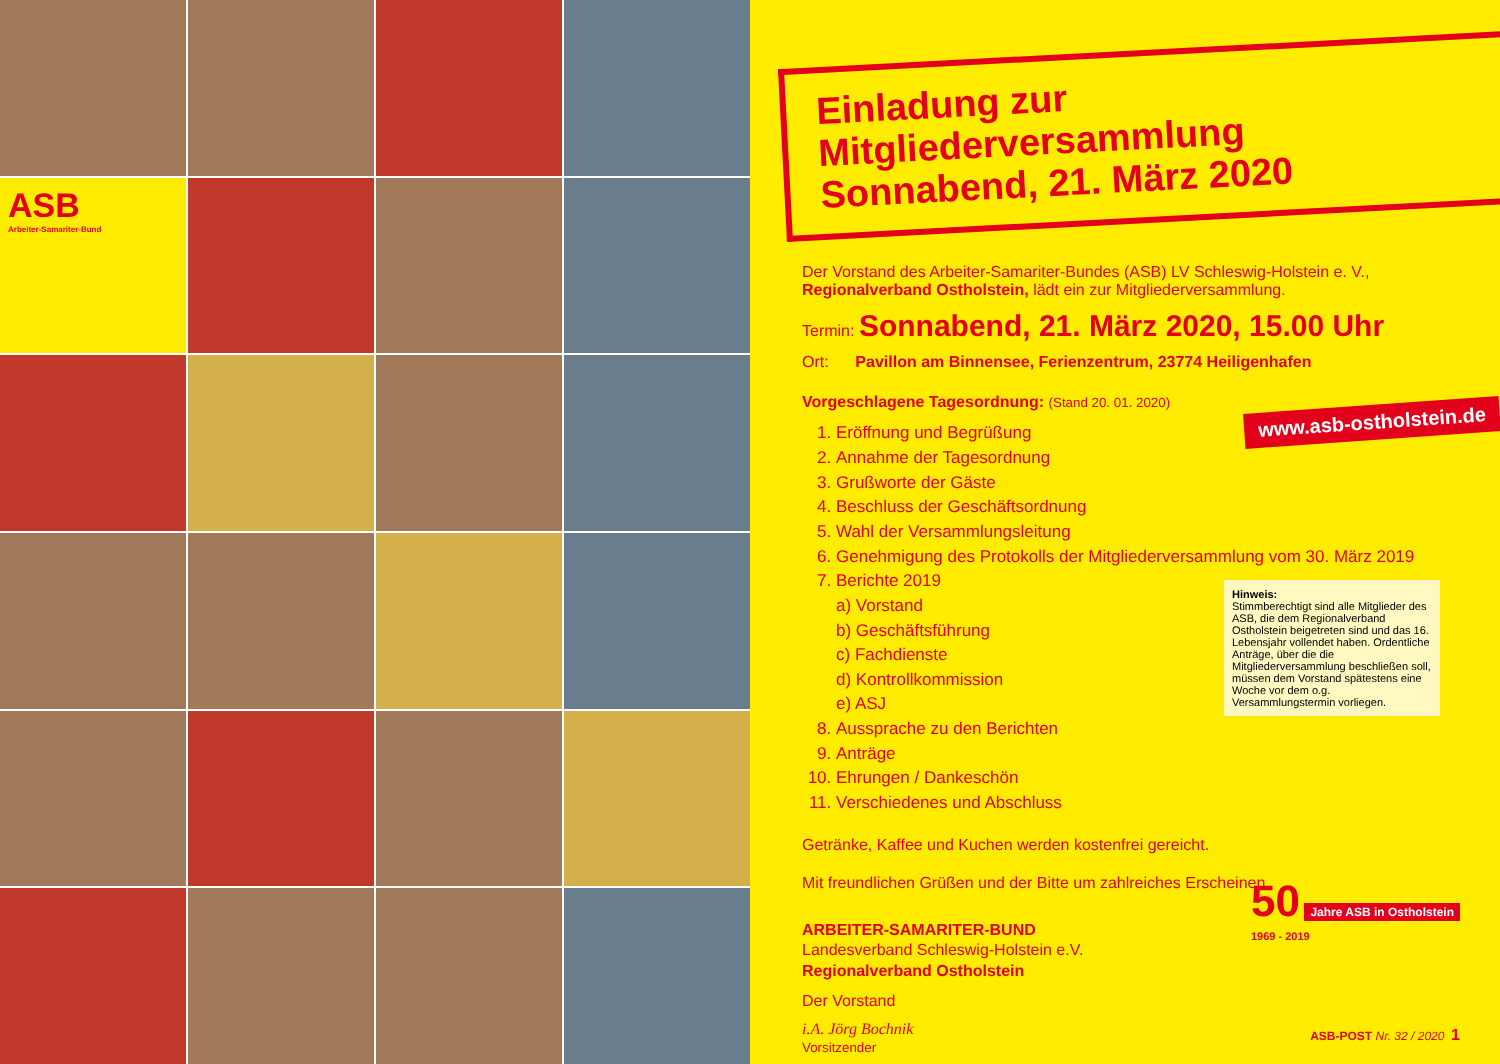ASB
Arbeiter-Samariter-Bund
Einladung zur Mitgliederversammlung
Sonnabend, 21. März 2020
Der Vorstand des Arbeiter-Samariter-Bundes (ASB) LV Schleswig-Holstein e. V.,
Regionalverband Ostholstein, lädt ein zur Mitgliederversammlung.
Termin: Sonnabend, 21. März 2020, 15.00 Uhr
Ort: Pavillon am Binnensee, Ferienzentrum, 23774 Heiligenhafen
Vorgeschlagene Tagesordnung: (Stand 20. 01. 2020)
1. Eröffnung und Begrüßung
2. Annahme der Tagesordnung
3. Grußworte der Gäste
4. Beschluss der Geschäftsordnung
5. Wahl der Versammlungsleitung
6. Genehmigung des Protokolls der Mitgliederversammlung vom 30. März 2019
7. Berichte 2019
a) Vorstand
b) Geschäftsführung
c) Fachdienste
d) Kontrollkommission
e) ASJ
8. Aussprache zu den Berichten
9. Anträge
10. Ehrungen / Dankeschön
11. Verschiedenes und Abschluss
Getränke, Kaffee und Kuchen werden kostenfrei gereicht.
Mit freundlichen Grüßen und der Bitte um zahlreiches Erscheinen.
ARBEITER-SAMARITER-BUND
Landesverband Schleswig-Holstein e.V.
Regionalverband Ostholstein
Der Vorstand
i.A. Jörg Bochnik
Vorsitzender
www.asb-ostholstein.de
Hinweis:
Stimmberechtigt sind alle Mitglieder des ASB, die dem Regionalverband Ostholstein beigetreten sind und das 16. Lebensjahr vollendet haben. Ordentliche Anträge, über die die Mitgliederversammlung beschließen soll, müssen dem Vorstand spätestens eine Woche vor dem o.g. Versammlungstermin vorliegen.
50 Jahre ASB in Ostholstein
1969 - 2019
ASB-POST Nr. 32 / 2020 1